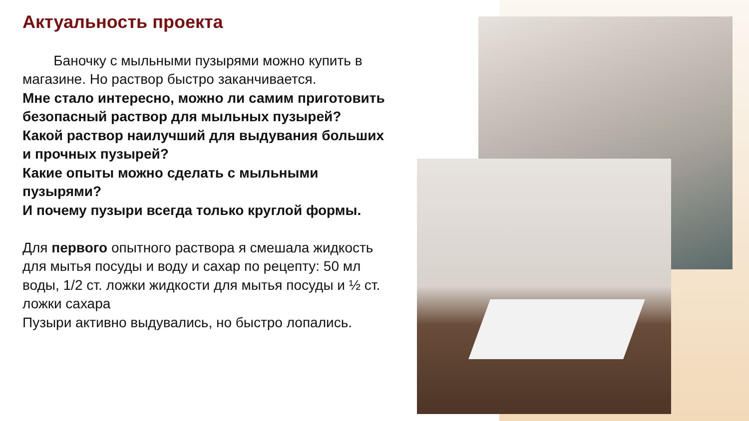Актуальность проекта
Баночку с мыльными пузырями можно купить в магазине. Но раствор быстро заканчивается.
Мне стало интересно, можно ли самим приготовить безопасный раствор для мыльных пузырей?
Какой раствор наилучший для выдувания больших и прочных пузырей?
Какие опыты можно сделать с мыльными пузырями?
И почему пузыри всегда только круглой формы.
Для первого опытного раствора я смешала жидкость для мытья посуды и воду и сахар по рецепту: 50 мл воды, 1/2 ст. ложки жидкости для мытья посуды и ½ ст. ложки сахара
Пузыри активно выдувались, но быстро лопались.